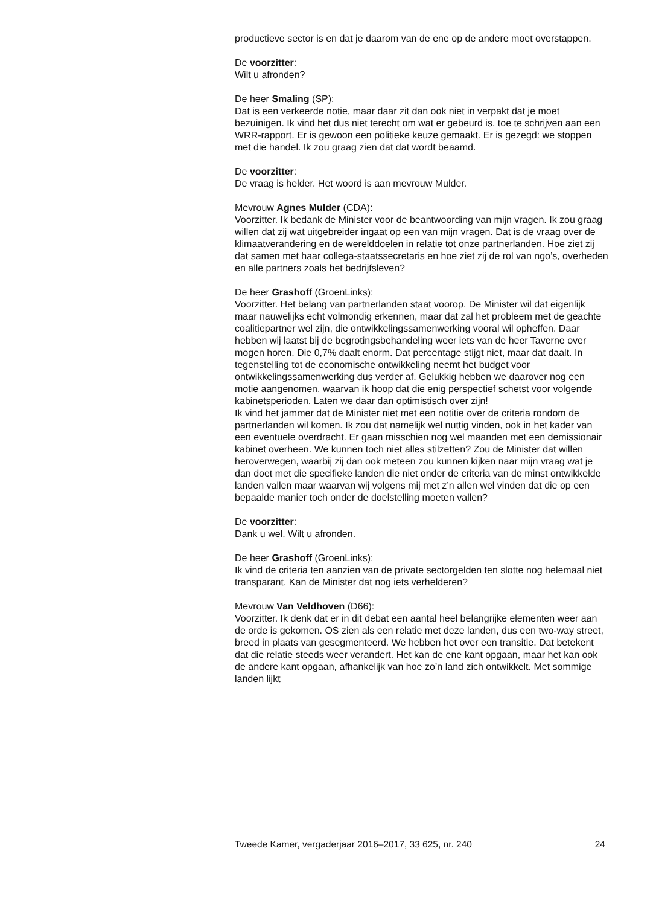productieve sector is en dat je daarom van de ene op de andere moet overstappen.
De voorzitter:
Wilt u afronden?
De heer Smaling (SP):
Dat is een verkeerde notie, maar daar zit dan ook niet in verpakt dat je moet bezuinigen. Ik vind het dus niet terecht om wat er gebeurd is, toe te schrijven aan een WRR-rapport. Er is gewoon een politieke keuze gemaakt. Er is gezegd: we stoppen met die handel. Ik zou graag zien dat dat wordt beaamd.
De voorzitter:
De vraag is helder. Het woord is aan mevrouw Mulder.
Mevrouw Agnes Mulder (CDA):
Voorzitter. Ik bedank de Minister voor de beantwoording van mijn vragen. Ik zou graag willen dat zij wat uitgebreider ingaat op een van mijn vragen. Dat is de vraag over de klimaatverandering en de werelddoelen in relatie tot onze partnerlanden. Hoe ziet zij dat samen met haar collega-staatssecretaris en hoe ziet zij de rol van ngo’s, overheden en alle partners zoals het bedrijfsleven?
De heer Grashoff (GroenLinks):
Voorzitter. Het belang van partnerlanden staat voorop. De Minister wil dat eigenlijk maar nauwelijks echt volmondig erkennen, maar dat zal het probleem met de geachte coalitiepartner wel zijn, die ontwikkelingssamenwerking vooral wil opheffen. Daar hebben wij laatst bij de begrotingsbehandeling weer iets van de heer Taverne over mogen horen. Die 0,7% daalt enorm. Dat percentage stijgt niet, maar dat daalt. In tegenstelling tot de economische ontwikkeling neemt het budget voor ontwikkelingssamenwerking dus verder af. Gelukkig hebben we daarover nog een motie aangenomen, waarvan ik hoop dat die enig perspectief schetst voor volgende kabinetsperioden. Laten we daar dan optimistisch over zijn!
Ik vind het jammer dat de Minister niet met een notitie over de criteria rondom de partnerlanden wil komen. Ik zou dat namelijk wel nuttig vinden, ook in het kader van een eventuele overdracht. Er gaan misschien nog wel maanden met een demissionair kabinet overheen. We kunnen toch niet alles stilzetten? Zou de Minister dat willen heroverwegen, waarbij zij dan ook meteen zou kunnen kijken naar mijn vraag wat je dan doet met die specifieke landen die niet onder de criteria van de minst ontwikkelde landen vallen maar waarvan wij volgens mij met z’n allen wel vinden dat die op een bepaalde manier toch onder de doelstelling moeten vallen?
De voorzitter:
Dank u wel. Wilt u afronden.
De heer Grashoff (GroenLinks):
Ik vind de criteria ten aanzien van de private sectorgelden ten slotte nog helemaal niet transparant. Kan de Minister dat nog iets verhelderen?
Mevrouw Van Veldhoven (D66):
Voorzitter. Ik denk dat er in dit debat een aantal heel belangrijke elementen weer aan de orde is gekomen. OS zien als een relatie met deze landen, dus een two-way street, breed in plaats van gesegmenteerd. We hebben het over een transitie. Dat betekent dat die relatie steeds weer verandert. Het kan de ene kant opgaan, maar het kan ook de andere kant opgaan, afhankelijk van hoe zo’n land zich ontwikkelt. Met sommige landen lijkt
Tweede Kamer, vergaderjaar 2016–2017, 33 625, nr. 240 24